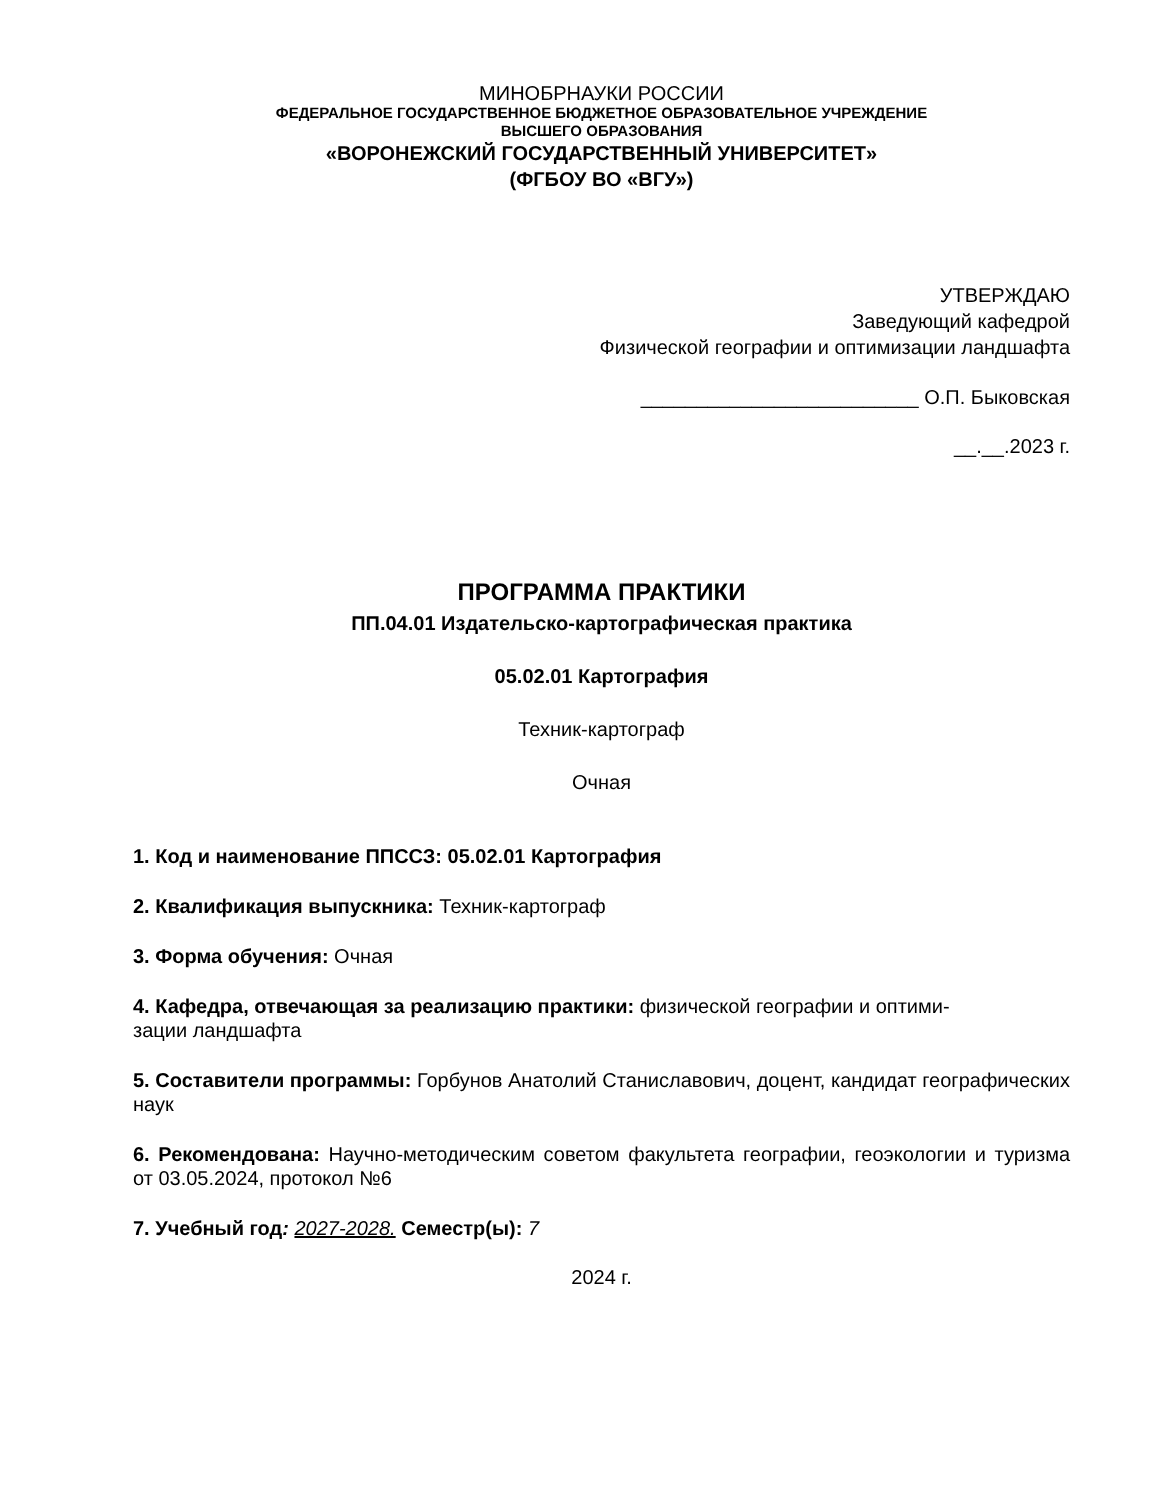МИНОБРНАУКИ РОССИИ
ФЕДЕРАЛЬНОЕ ГОСУДАРСТВЕННОЕ БЮДЖЕТНОЕ ОБРАЗОВАТЕЛЬНОЕ УЧРЕЖДЕНИЕ
ВЫСШЕГО ОБРАЗОВАНИЯ
«ВОРОНЕЖСКИЙ ГОСУДАРСТВЕННЫЙ УНИВЕРСИТЕТ»
(ФГБОУ ВО «ВГУ»)
УТВЕРЖДАЮ
Заведующий кафедрой
Физической географии и оптимизации ландшафта
_________________________ О.П. Быковская
__.__.2023 г.
ПРОГРАММА ПРАКТИКИ
ПП.04.01 Издательско-картографическая практика
05.02.01 Картография
Техник-картограф
Очная
1. Код и наименование ППССЗ: 05.02.01 Картография
2. Квалификация выпускника: Техник-картограф
3. Форма обучения: Очная
4. Кафедра, отвечающая за реализацию практики: физической географии и оптими-
зации ландшафта
5. Составители программы: Горбунов Анатолий Станиславович, доцент, кандидат географических наук
6. Рекомендована: Научно-методическим советом факультета географии, геоэкологии и туризма от 03.05.2024, протокол №6
7. Учебный год: 2027-2028. Семестр(ы): 7
2024 г.